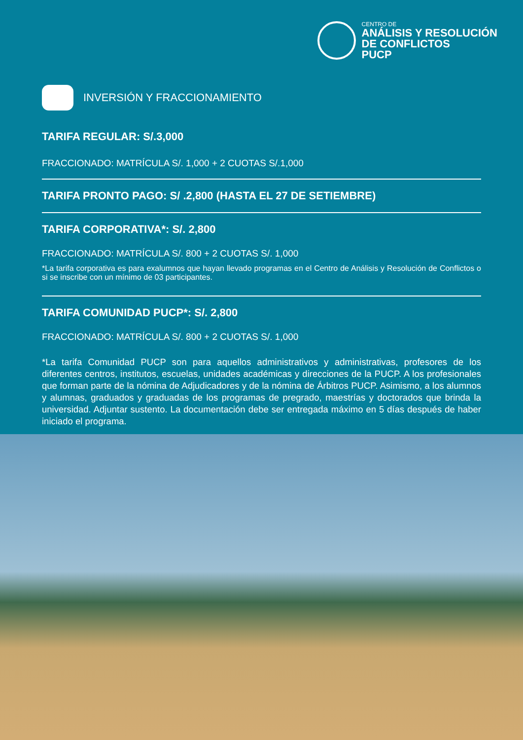CENTRO DE
ANÁLISIS Y RESOLUCIÓN
DE CONFLICTOS
PUCP
INVERSIÓN Y FRACCIONAMIENTO
TARIFA REGULAR: S/.3,000
FRACCIONADO: MATRÍCULA S/. 1,000 + 2 CUOTAS S/.1,000
TARIFA PRONTO PAGO: S/ .2,800 (HASTA EL 27 DE SETIEMBRE)
TARIFA CORPORATIVA*: S/. 2,800
FRACCIONADO: MATRÍCULA S/. 800 + 2 CUOTAS S/. 1,000
*La tarifa corporativa es para exalumnos que hayan llevado programas en el Centro de Análisis y Resolución de Conflictos o si se inscribe con un mínimo de 03 participantes.
TARIFA COMUNIDAD PUCP*: S/. 2,800
FRACCIONADO: MATRÍCULA S/. 800 + 2 CUOTAS S/. 1,000
*La tarifa Comunidad PUCP son para aquellos administrativos y administrativas, profesores de los diferentes centros, institutos, escuelas, unidades académicas y direcciones de la PUCP. A los profesionales que forman parte de la nómina de Adjudicadores y de la nómina de Árbitros PUCP. Asimismo, a los alumnos y alumnas, graduados y graduadas de los programas de pregrado, maestrías y doctorados que brinda la universidad. Adjuntar sustento. La documentación debe ser entregada máximo en 5 días después de haber iniciado el programa.